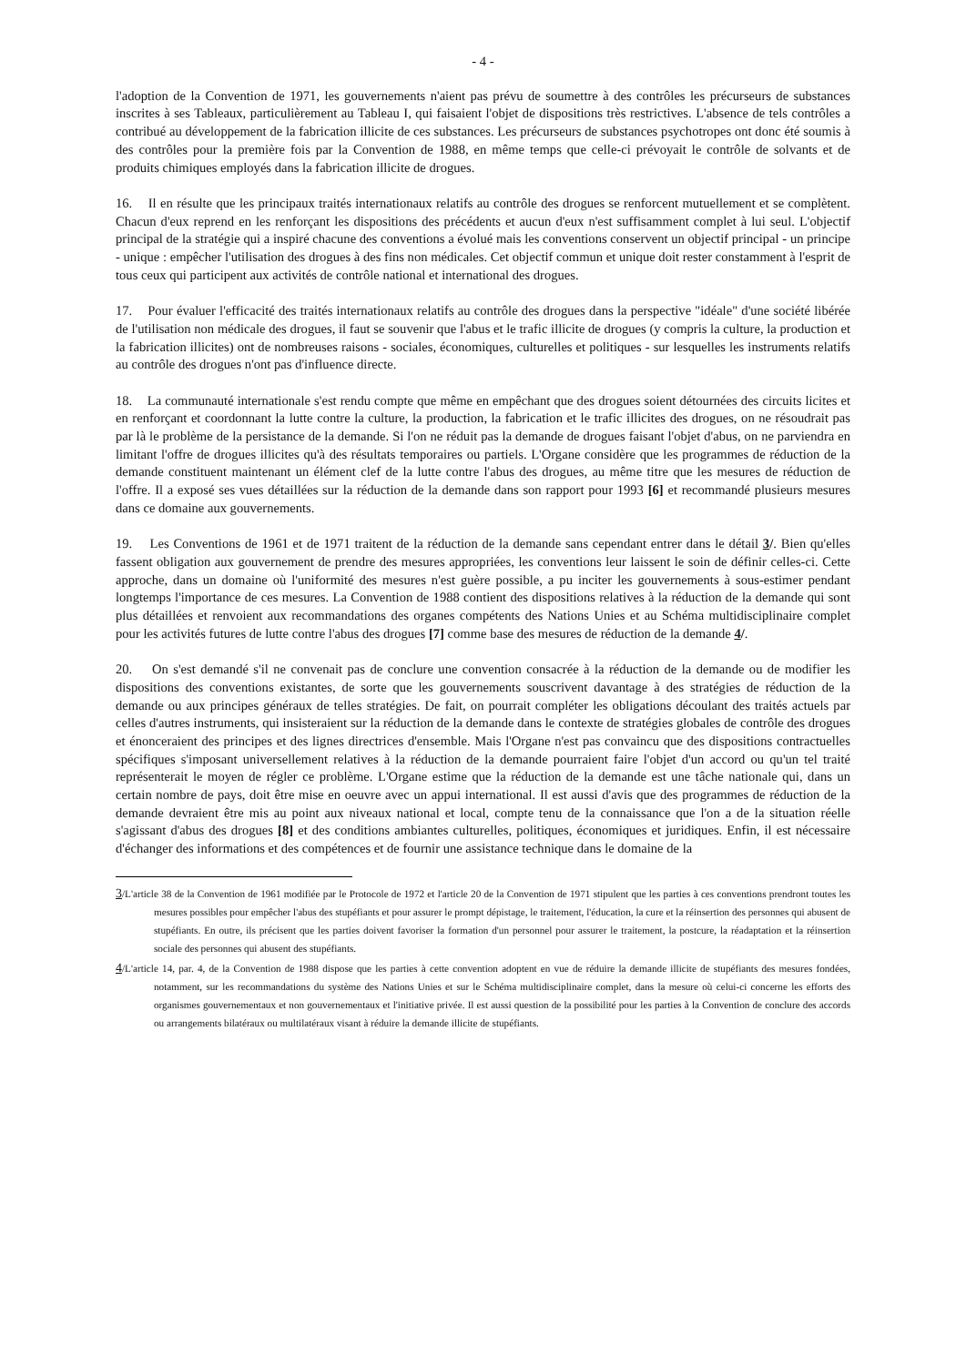- 4 -
l'adoption de la Convention de 1971, les gouvernements n'aient pas prévu de soumettre à des contrôles les précurseurs de substances inscrites à ses Tableaux, particulièrement au Tableau I, qui faisaient l'objet de dispositions très restrictives. L'absence de tels contrôles a contribué au développement de la fabrication illicite de ces substances. Les précurseurs de substances psychotropes ont donc été soumis à des contrôles pour la première fois par la Convention de 1988, en même temps que celle-ci prévoyait le contrôle de solvants et de produits chimiques employés dans la fabrication illicite de drogues.
16. Il en résulte que les principaux traités internationaux relatifs au contrôle des drogues se renforcent mutuellement et se complètent. Chacun d'eux reprend en les renforçant les dispositions des précédents et aucun d'eux n'est suffisamment complet à lui seul. L'objectif principal de la stratégie qui a inspiré chacune des conventions a évolué mais les conventions conservent un objectif principal - un principe - unique : empêcher l'utilisation des drogues à des fins non médicales. Cet objectif commun et unique doit rester constamment à l'esprit de tous ceux qui participent aux activités de contrôle national et international des drogues.
17. Pour évaluer l'efficacité des traités internationaux relatifs au contrôle des drogues dans la perspective "idéale" d'une société libérée de l'utilisation non médicale des drogues, il faut se souvenir que l'abus et le trafic illicite de drogues (y compris la culture, la production et la fabrication illicites) ont de nombreuses raisons - sociales, économiques, culturelles et politiques - sur lesquelles les instruments relatifs au contrôle des drogues n'ont pas d'influence directe.
18. La communauté internationale s'est rendu compte que même en empêchant que des drogues soient détournées des circuits licites et en renforçant et coordonnant la lutte contre la culture, la production, la fabrication et le trafic illicites des drogues, on ne résoudrait pas par là le problème de la persistance de la demande. Si l'on ne réduit pas la demande de drogues faisant l'objet d'abus, on ne parviendra en limitant l'offre de drogues illicites qu'à des résultats temporaires ou partiels. L'Organe considère que les programmes de réduction de la demande constituent maintenant un élément clef de la lutte contre l'abus des drogues, au même titre que les mesures de réduction de l'offre. Il a exposé ses vues détaillées sur la réduction de la demande dans son rapport pour 1993 [6] et recommandé plusieurs mesures dans ce domaine aux gouvernements.
19. Les Conventions de 1961 et de 1971 traitent de la réduction de la demande sans cependant entrer dans le détail 3/. Bien qu'elles fassent obligation aux gouvernement de prendre des mesures appropriées, les conventions leur laissent le soin de définir celles-ci. Cette approche, dans un domaine où l'uniformité des mesures n'est guère possible, a pu inciter les gouvernements à sous-estimer pendant longtemps l'importance de ces mesures. La Convention de 1988 contient des dispositions relatives à la réduction de la demande qui sont plus détaillées et renvoient aux recommandations des organes compétents des Nations Unies et au Schéma multidisciplinaire complet pour les activités futures de lutte contre l'abus des drogues [7] comme base des mesures de réduction de la demande 4/.
20. On s'est demandé s'il ne convenait pas de conclure une convention consacrée à la réduction de la demande ou de modifier les dispositions des conventions existantes, de sorte que les gouvernements souscrivent davantage à des stratégies de réduction de la demande ou aux principes généraux de telles stratégies. De fait, on pourrait compléter les obligations découlant des traités actuels par celles d'autres instruments, qui insisteraient sur la réduction de la demande dans le contexte de stratégies globales de contrôle des drogues et énonceraient des principes et des lignes directrices d'ensemble. Mais l'Organe n'est pas convaincu que des dispositions contractuelles spécifiques s'imposant universellement relatives à la réduction de la demande pourraient faire l'objet d'un accord ou qu'un tel traité représenterait le moyen de régler ce problème. L'Organe estime que la réduction de la demande est une tâche nationale qui, dans un certain nombre de pays, doit être mise en oeuvre avec un appui international. Il est aussi d'avis que des programmes de réduction de la demande devraient être mis au point aux niveaux national et local, compte tenu de la connaissance que l'on a de la situation réelle s'agissant d'abus des drogues [8] et des conditions ambiantes culturelles, politiques, économiques et juridiques. Enfin, il est nécessaire d'échanger des informations et des compétences et de fournir une assistance technique dans le domaine de la
3/L'article 38 de la Convention de 1961 modifiée par le Protocole de 1972 et l'article 20 de la Convention de 1971 stipulent que les parties à ces conventions prendront toutes les mesures possibles pour empêcher l'abus des stupéfiants et pour assurer le prompt dépistage, le traitement, l'éducation, la cure et la réinsertion des personnes qui abusent de stupéfiants. En outre, ils précisent que les parties doivent favoriser la formation d'un personnel pour assurer le traitement, la postcure, la réadaptation et la réinsertion sociale des personnes qui abusent des stupéfiants.
4/L'article 14, par. 4, de la Convention de 1988 dispose que les parties à cette convention adoptent en vue de réduire la demande illicite de stupéfiants des mesures fondées, notamment, sur les recommandations du système des Nations Unies et sur le Schéma multidisciplinaire complet, dans la mesure où celui-ci concerne les efforts des organismes gouvernementaux et non gouvernementaux et l'initiative privée. Il est aussi question de la possibilité pour les parties à la Convention de conclure des accords ou arrangements bilatéraux ou multilatéraux visant à réduire la demande illicite de stupéfiants.